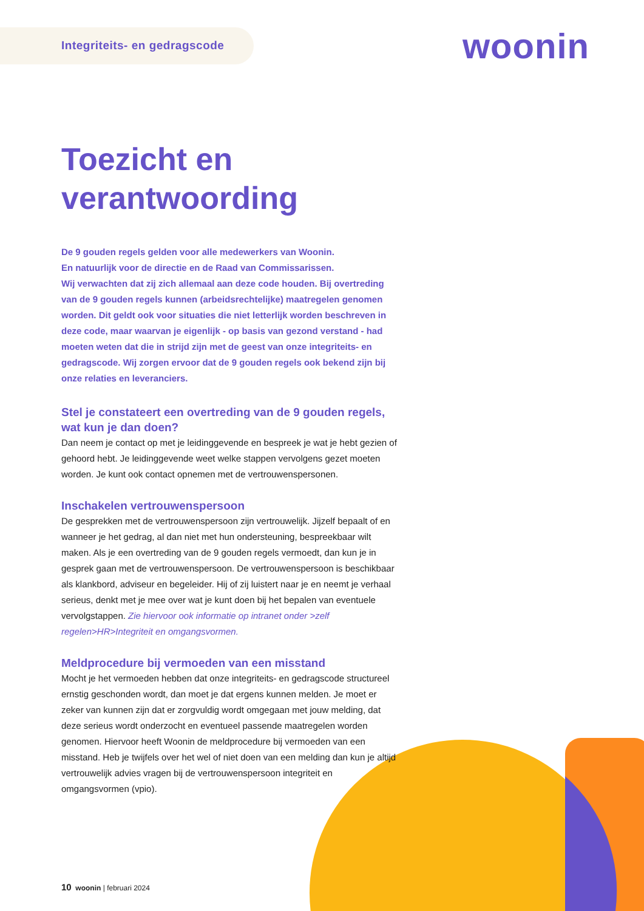Integriteits- en gedragscode
woonin
Toezicht en verantwoording
De 9 gouden regels gelden voor alle medewerkers van Woonin.
En natuurlijk voor de directie en de Raad van Commissarissen.
Wij verwachten dat zij zich allemaal aan deze code houden. Bij overtreding van de 9 gouden regels kunnen (arbeidsrechtelijke) maatregelen genomen worden. Dit geldt ook voor situaties die niet letterlijk worden beschreven in deze code, maar waarvan je eigenlijk - op basis van gezond verstand - had moeten weten dat die in strijd zijn met de geest van onze integriteits- en gedragscode. Wij zorgen ervoor dat de 9 gouden regels ook bekend zijn bij onze relaties en leveranciers.
Stel je constateert een overtreding van de 9 gouden regels, wat kun je dan doen?
Dan neem je contact op met je leidinggevende en bespreek je wat je hebt gezien of gehoord hebt. Je leidinggevende weet welke stappen vervolgens gezet moeten worden. Je kunt ook contact opnemen met de vertrouwenspersonen.
Inschakelen vertrouwenspersoon
De gesprekken met de vertrouwenspersoon zijn vertrouwelijk. Jijzelf bepaalt of en wanneer je het gedrag, al dan niet met hun ondersteuning, bespreekbaar wilt maken. Als je een overtreding van de 9 gouden regels vermoedt, dan kun je in gesprek gaan met de vertrouwenspersoon. De vertrouwenspersoon is beschikbaar als klankbord, adviseur en begeleider. Hij of zij luistert naar je en neemt je verhaal serieus, denkt met je mee over wat je kunt doen bij het bepalen van eventuele vervolgstappen. Zie hiervoor ook informatie op intranet onder >zelf regelen>HR>Integriteit en omgangsvormen.
Meldprocedure bij vermoeden van een misstand
Mocht je het vermoeden hebben dat onze integriteits- en gedragscode structureel ernstig geschonden wordt, dan moet je dat ergens kunnen melden. Je moet er zeker van kunnen zijn dat er zorgvuldig wordt omgegaan met jouw melding, dat deze serieus wordt onderzocht en eventueel passende maatregelen worden genomen. Hiervoor heeft Woonin de meldprocedure bij vermoeden van een misstand. Heb je twijfels over het wel of niet doen van een melding dan kun je altijd vertrouwelijk advies vragen bij de vertrouwenspersoon integriteit en omgangsvormen (vpio).
10 woonin | februari 2024